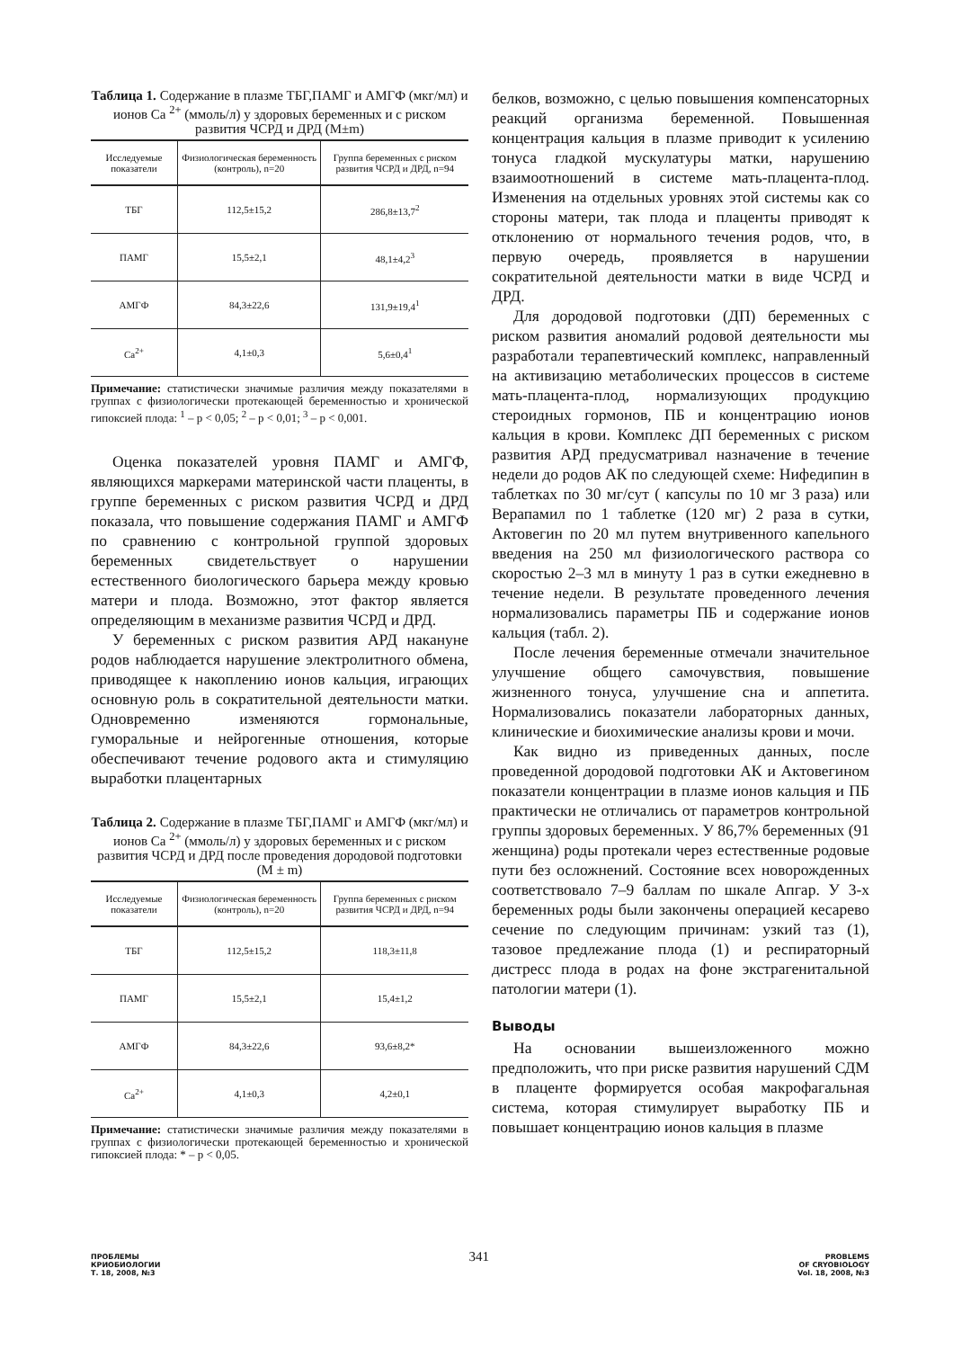Таблица 1. Содержание в плазме ТБГ,ПАМГ и АМГФ (мкг/мл) и ионов Са <sup>2+</sup> (ммоль/л) у здоровых беременных и с риском развития ЧСРД и ДРД (M±m)
| Исследуемые показатели | Физиологическая беременность (контроль), n=20 | Группа беременных с риском развития ЧСРД и ДРД, n=94 |
| --- | --- | --- |
| ТБГ | 112,5±15,2 | 286,8±13,7<sup>2</sup> |
| ПАМГ | 15,5±2,1 | 48,1±4,2<sup>3</sup> |
| АМГФ | 84,3±22,6 | 131,9±19,4<sup>1</sup> |
| Ca<sup>2+</sup> | 4,1±0,3 | 5,6±0,4<sup>1</sup> |
Примечание: статистически значимые различия между показателями в группах с физиологически протекающей беременностью и хронической гипоксией плода: <sup>1</sup> – p < 0,05; <sup>2</sup> – p < 0,01; <sup>3</sup> – p < 0,001.
Оценка показателей уровня ПАМГ и АМГФ, являющихся маркерами материнской части плаценты, в группе беременных с риском развития ЧСРД и ДРД показала, что повышение содержания ПАМГ и АМГФ по сравнению с контрольной группой здоровых беременных свидетельствует о нарушении естественного биологического барьера между кровью матери и плода. Возможно, этот фактор является определяющим в механизме развития ЧСРД и ДРД.
У беременных с риском развития АРД накануне родов наблюдается нарушение электролитного обмена, приводящее к накоплению ионов кальция, играющих основную роль в сократительной деятельности матки. Одновременно изменяются гормональные, гуморальные и нейрогенные отношения, которые обеспечивают течение родового акта и стимуляцию выработки плацентарных
Таблица 2. Содержание в плазме ТБГ,ПАМГ и АМГФ (мкг/мл) и ионов Са <sup>2+</sup> (ммоль/л) у здоровых беременных и с риском развития ЧСРД и ДРД после проведения дородовой подготовки (M ± m)
| Исследуемые показатели | Физиологическая беременность (контроль), n=20 | Группа беременных с риском развития ЧСРД и ДРД, n=94 |
| --- | --- | --- |
| ТБГ | 112,5±15,2 | 118,3±11,8 |
| ПАМГ | 15,5±2,1 | 15,4±1,2 |
| АМГФ | 84,3±22,6 | 93,6±8,2* |
| Ca<sup>2+</sup> | 4,1±0,3 | 4,2±0,1 |
Примечание: статистически значимые различия между показателями в группах с физиологически протекающей беременностью и хронической гипоксией плода: * – p < 0,05.
белков, возможно, с целью повышения компенсаторных реакций организма беременной. Повышенная концентрация кальция в плазме приводит к усилению тонуса гладкой мускулатуры матки, нарушению взаимоотношений в системе мать-плацента-плод. Изменения на отдельных уровнях этой системы как со стороны матери, так плода и плаценты приводят к отклонению от нормального течения родов, что, в первую очередь, проявляется в нарушении сократительной деятельности матки в виде ЧСРД и ДРД.
Для дородовой подготовки (ДП) беременных с риском развития аномалий родовой деятельности мы разработали терапевтический комплекс, направленный на активизацию метаболических процессов в системе мать-плацента-плод, нормализующих продукцию стероидных гормонов, ПБ и концентрацию ионов кальция в крови. Комплекс ДП беременных с риском развития АРД предусматривал назначение в течение недели до родов АК по следующей схеме: Нифедипин в таблетках по 30 мг/сут ( капсулы по 10 мг 3 раза) или Верапамил по 1 таблетке (120 мг) 2 раза в сутки, Актовегин по 20 мл путем внутривенного капельного введения на 250 мл физиологического раствора со скоростью 2–3 мл в минуту 1 раз в сутки ежедневно в течение недели. В результате проведенного лечения нормализовались параметры ПБ и содержание ионов кальция (табл. 2).
После лечения беременные отмечали значительное улучшение общего самочувствия, повышение жизненного тонуса, улучшение сна и аппетита. Нормализовались показатели лабораторных данных, клинические и биохимические анализы крови и мочи.
Как видно из приведенных данных, после проведенной дородовой подготовки АК и Актовегином показатели концентрации в плазме ионов кальция и ПБ практически не отличались от параметров контрольной группы здоровых беременных. У 86,7% беременных (91 женщина) роды протекали через естественные родовые пути без осложнений. Состояние всех новорожденных соответствовало 7–9 баллам по шкале Апгар. У 3-х беременных роды были закончены операцией кесарево сечение по следующим причинам: узкий таз (1), тазовое предлежание плода (1) и респираторный дистресс плода в родах на фоне экстрагенитальной патологии матери (1).
Выводы
На основании вышеизложенного можно предположить, что при риске развития нарушений СДМ в плаценте формируется особая макрофагальная система, которая стимулирует выработку ПБ и повышает концентрацию ионов кальция в плазме
ПРОБЛЕМЫ
КРИОБИОЛОГИИ
Т. 18, 2008, №3
341
PROBLEMS
OF CRYOBIOLOGY
Vol. 18, 2008, №3